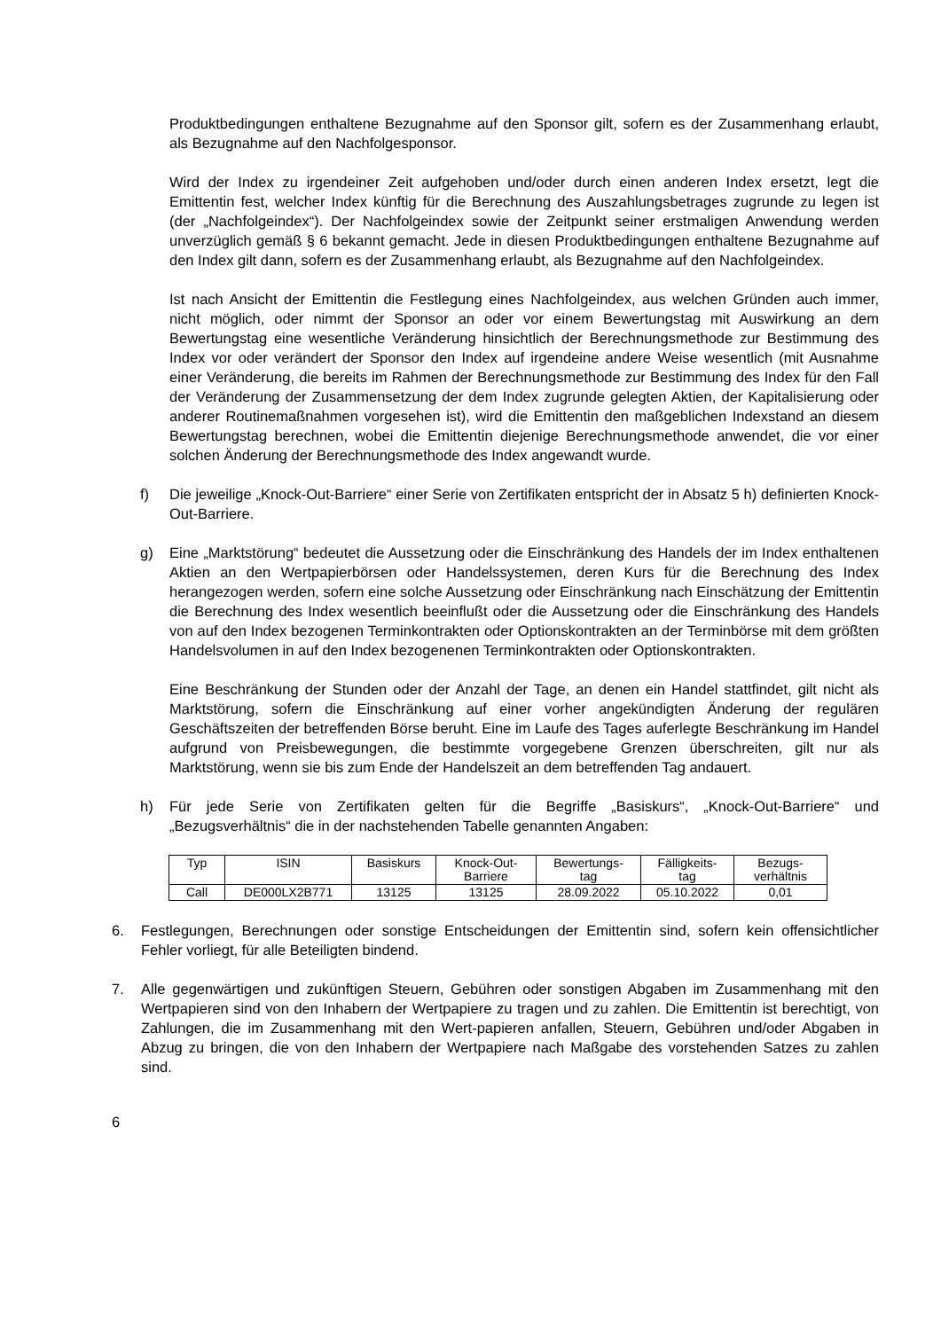Produktbedingungen enthaltene Bezugnahme auf den Sponsor gilt, sofern es der Zusammenhang erlaubt, als Bezugnahme auf den Nachfolgesponsor.
Wird der Index zu irgendeiner Zeit aufgehoben und/oder durch einen anderen Index ersetzt, legt die Emittentin fest, welcher Index künftig für die Berechnung des Auszahlungsbetrages zugrunde zu legen ist (der „Nachfolgeindex“). Der Nachfolgeindex sowie der Zeitpunkt seiner erstmaligen Anwendung werden unverzüglich gemäß § 6 bekannt gemacht. Jede in diesen Produktbedingungen enthaltene Bezugnahme auf den Index gilt dann, sofern es der Zusammenhang erlaubt, als Bezugnahme auf den Nachfolgeindex.
Ist nach Ansicht der Emittentin die Festlegung eines Nachfolgeindex, aus welchen Gründen auch immer, nicht möglich, oder nimmt der Sponsor an oder vor einem Bewertungstag mit Auswirkung an dem Bewertungstag eine wesentliche Veränderung hinsichtlich der Berechnungsmethode zur Bestimmung des Index vor oder verändert der Sponsor den Index auf irgendeine andere Weise wesentlich (mit Ausnahme einer Veränderung, die bereits im Rahmen der Berechnungsmethode zur Bestimmung des Index für den Fall der Veränderung der Zusammensetzung der dem Index zugrunde gelegten Aktien, der Kapitalisierung oder anderer Routinemaßnahmen vorgesehen ist), wird die Emittentin den maßgeblichen Indexstand an diesem Bewertungstag berechnen, wobei die Emittentin diejenige Berechnungsmethode anwendet, die vor einer solchen Änderung der Berechnungsmethode des Index angewandt wurde.
f) Die jeweilige „Knock-Out-Barriere“ einer Serie von Zertifikaten entspricht der in Absatz 5 h) definierten Knock-Out-Barriere.
g) Eine „Marktstörung“ bedeutet die Aussetzung oder die Einschränkung des Handels der im Index enthaltenen Aktien an den Wertpapierbörsen oder Handelssystemen, deren Kurs für die Berechnung des Index herangezogen werden, sofern eine solche Aussetzung oder Einschränkung nach Einschätzung der Emittentin die Berechnung des Index wesentlich beeinflußt oder die Aussetzung oder die Einschränkung des Handels von auf den Index bezogenen Terminkontrakten oder Optionskontrakten an der Terminbörse mit dem größten Handelsvolumen in auf den Index bezogenenen Terminkontrakten oder Optionskontrakten.
Eine Beschränkung der Stunden oder der Anzahl der Tage, an denen ein Handel stattfindet, gilt nicht als Marktstörung, sofern die Einschränkung auf einer vorher angekündigten Änderung der regulären Geschäftszeiten der betreffenden Börse beruht. Eine im Laufe des Tages auferlegte Beschränkung im Handel aufgrund von Preisbewegungen, die bestimmte vorgegebene Grenzen überschreiten, gilt nur als Marktstörung, wenn sie bis zum Ende der Handelszeit an dem betreffenden Tag andauert.
h) Für jede Serie von Zertifikaten gelten für die Begriffe „Basiskurs“, „Knock-Out-Barriere“ und „Bezugsverhältnis“ die in der nachstehenden Tabelle genannten Angaben:
| Typ | ISIN | Basiskurs | Knock-Out- Barriere | Bewertungs- tag | Fälligkeits- tag | Bezugs- verhältnis |
| --- | --- | --- | --- | --- | --- | --- |
| Call | DE000LX2B771 | 13125 | 13125 | 28.09.2022 | 05.10.2022 | 0,01 |
6. Festlegungen, Berechnungen oder sonstige Entscheidungen der Emittentin sind, sofern kein offensichtlicher Fehler vorliegt, für alle Beteiligten bindend.
7. Alle gegenwärtigen und zukünftigen Steuern, Gebühren oder sonstigen Abgaben im Zusammenhang mit den Wertpapieren sind von den Inhabern der Wertpapiere zu tragen und zu zahlen. Die Emittentin ist berechtigt, von Zahlungen, die im Zusammenhang mit den Wert-papieren anfallen, Steuern, Gebühren und/oder Abgaben in Abzug zu bringen, die von den Inhabern der Wertpapiere nach Maßgabe des vorstehenden Satzes zu zahlen sind.
6